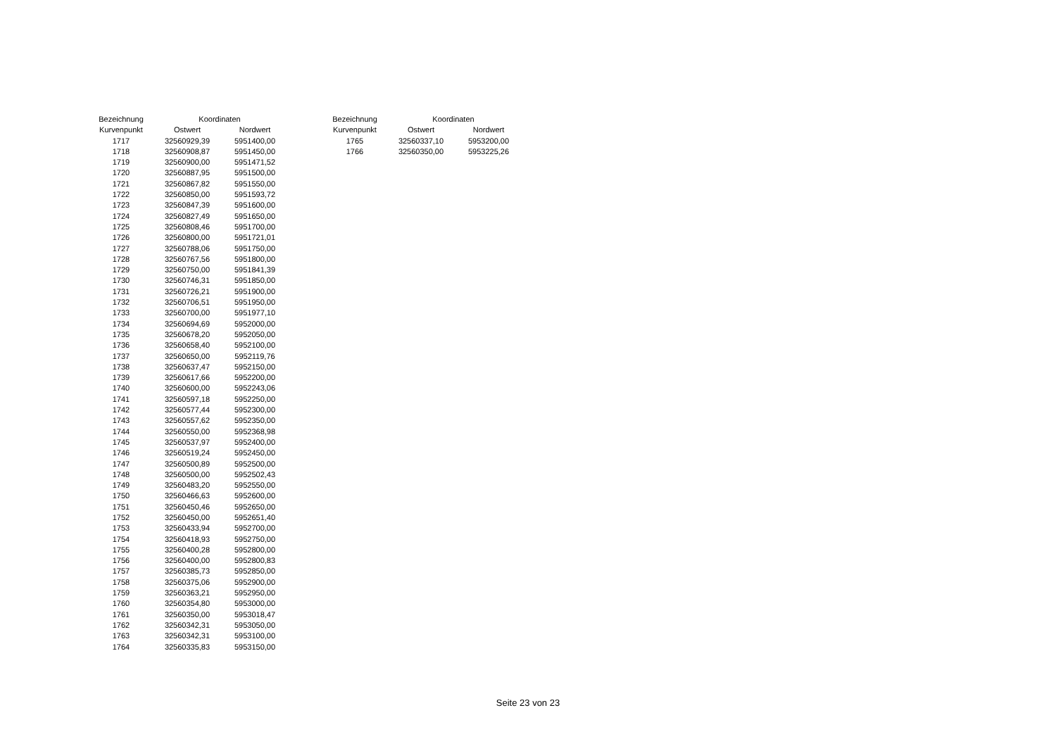| Bezeichnung | Koordinaten | |
| --- | --- | --- |
| Kurvenpunkt | Ostwert | Nordwert |
| 1717 | 32560929,39 | 5951400,00 |
| 1718 | 32560908,87 | 5951450,00 |
| 1719 | 32560900,00 | 5951471,52 |
| 1720 | 32560887,95 | 5951500,00 |
| 1721 | 32560867,82 | 5951550,00 |
| 1722 | 32560850,00 | 5951593,72 |
| 1723 | 32560847,39 | 5951600,00 |
| 1724 | 32560827,49 | 5951650,00 |
| 1725 | 32560808,46 | 5951700,00 |
| 1726 | 32560800,00 | 5951721,01 |
| 1727 | 32560788,06 | 5951750,00 |
| 1728 | 32560767,56 | 5951800,00 |
| 1729 | 32560750,00 | 5951841,39 |
| 1730 | 32560746,31 | 5951850,00 |
| 1731 | 32560726,21 | 5951900,00 |
| 1732 | 32560706,51 | 5951950,00 |
| 1733 | 32560700,00 | 5951977,10 |
| 1734 | 32560694,69 | 5952000,00 |
| 1735 | 32560678,20 | 5952050,00 |
| 1736 | 32560658,40 | 5952100,00 |
| 1737 | 32560650,00 | 5952119,76 |
| 1738 | 32560637,47 | 5952150,00 |
| 1739 | 32560617,66 | 5952200,00 |
| 1740 | 32560600,00 | 5952243,06 |
| 1741 | 32560597,18 | 5952250,00 |
| 1742 | 32560577,44 | 5952300,00 |
| 1743 | 32560557,62 | 5952350,00 |
| 1744 | 32560550,00 | 5952368,98 |
| 1745 | 32560537,97 | 5952400,00 |
| 1746 | 32560519,24 | 5952450,00 |
| 1747 | 32560500,89 | 5952500,00 |
| 1748 | 32560500,00 | 5952502,43 |
| 1749 | 32560483,20 | 5952550,00 |
| 1750 | 32560466,63 | 5952600,00 |
| 1751 | 32560450,46 | 5952650,00 |
| 1752 | 32560450,00 | 5952651,40 |
| 1753 | 32560433,94 | 5952700,00 |
| 1754 | 32560418,93 | 5952750,00 |
| 1755 | 32560400,28 | 5952800,00 |
| 1756 | 32560400,00 | 5952800,83 |
| 1757 | 32560385,73 | 5952850,00 |
| 1758 | 32560375,06 | 5952900,00 |
| 1759 | 32560363,21 | 5952950,00 |
| 1760 | 32560354,80 | 5953000,00 |
| 1761 | 32560350,00 | 5953018,47 |
| 1762 | 32560342,31 | 5953050,00 |
| 1763 | 32560342,31 | 5953100,00 |
| 1764 | 32560335,83 | 5953150,00 |
| Bezeichnung | Koordinaten | |
| --- | --- | --- |
| Kurvenpunkt | Ostwert | Nordwert |
| 1765 | 32560337,10 | 5953200,00 |
| 1766 | 32560350,00 | 5953225,26 |
Seite 23 von 23